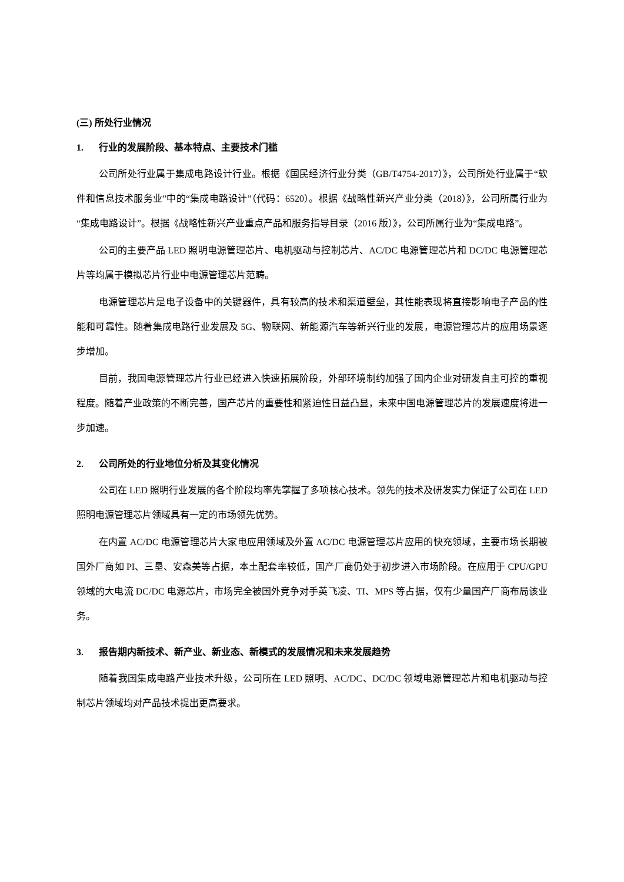(三) 所处行业情况
1. 行业的发展阶段、基本特点、主要技术门槛
公司所处行业属于集成电路设计行业。根据《国民经济行业分类（GB/T4754-2017）》，公司所处行业属于“软件和信息技术服务业”中的“集成电路设计”（代码：6520）。根据《战略性新兴产业分类（2018）》，公司所属行业为“集成电路设计”。根据《战略性新兴产业重点产品和服务指导目录（2016 版）》，公司所属行业为“集成电路”。
公司的主要产品 LED 照明电源管理芯片、电机驱动与控制芯片、AC/DC 电源管理芯片和 DC/DC 电源管理芯片等均属于模拟芯片行业中电源管理芯片范畴。
电源管理芯片是电子设备中的关键器件，具有较高的技术和渠道壁垒，其性能表现将直接影响电子产品的性能和可靠性。随着集成电路行业发展及 5G、物联网、新能源汽车等新兴行业的发展，电源管理芯片的应用场景逐步增加。
目前，我国电源管理芯片行业已经进入快速拓展阶段，外部环境制约加强了国内企业对研发自主可控的重视程度。随着产业政策的不断完善，国产芯片的重要性和紧迫性日益凸显，未来中国电源管理芯片的发展速度将进一步加速。
2. 公司所处的行业地位分析及其变化情况
公司在 LED 照明行业发展的各个阶段均率先掌握了多项核心技术。领先的技术及研发实力保证了公司在 LED 照明电源管理芯片领域具有一定的市场领先优势。
在内置 AC/DC 电源管理芯片大家电应用领域及外置 AC/DC 电源管理芯片应用的快充领域，主要市场长期被国外厂商如 PI、三垦、安森美等占据，本土配套率较低，国产厂商仍处于初步进入市场阶段。在应用于 CPU/GPU 领域的大电流 DC/DC 电源芯片，市场完全被国外竞争对手英飞凌、TI、MPS 等占据，仅有少量国产厂商布局该业务。
3. 报告期内新技术、新产业、新业态、新模式的发展情况和未来发展趋势
随着我国集成电路产业技术升级，公司所在 LED 照明、AC/DC、DC/DC 领域电源管理芯片和电机驱动与控制芯片领域均对产品技术提出更高要求。